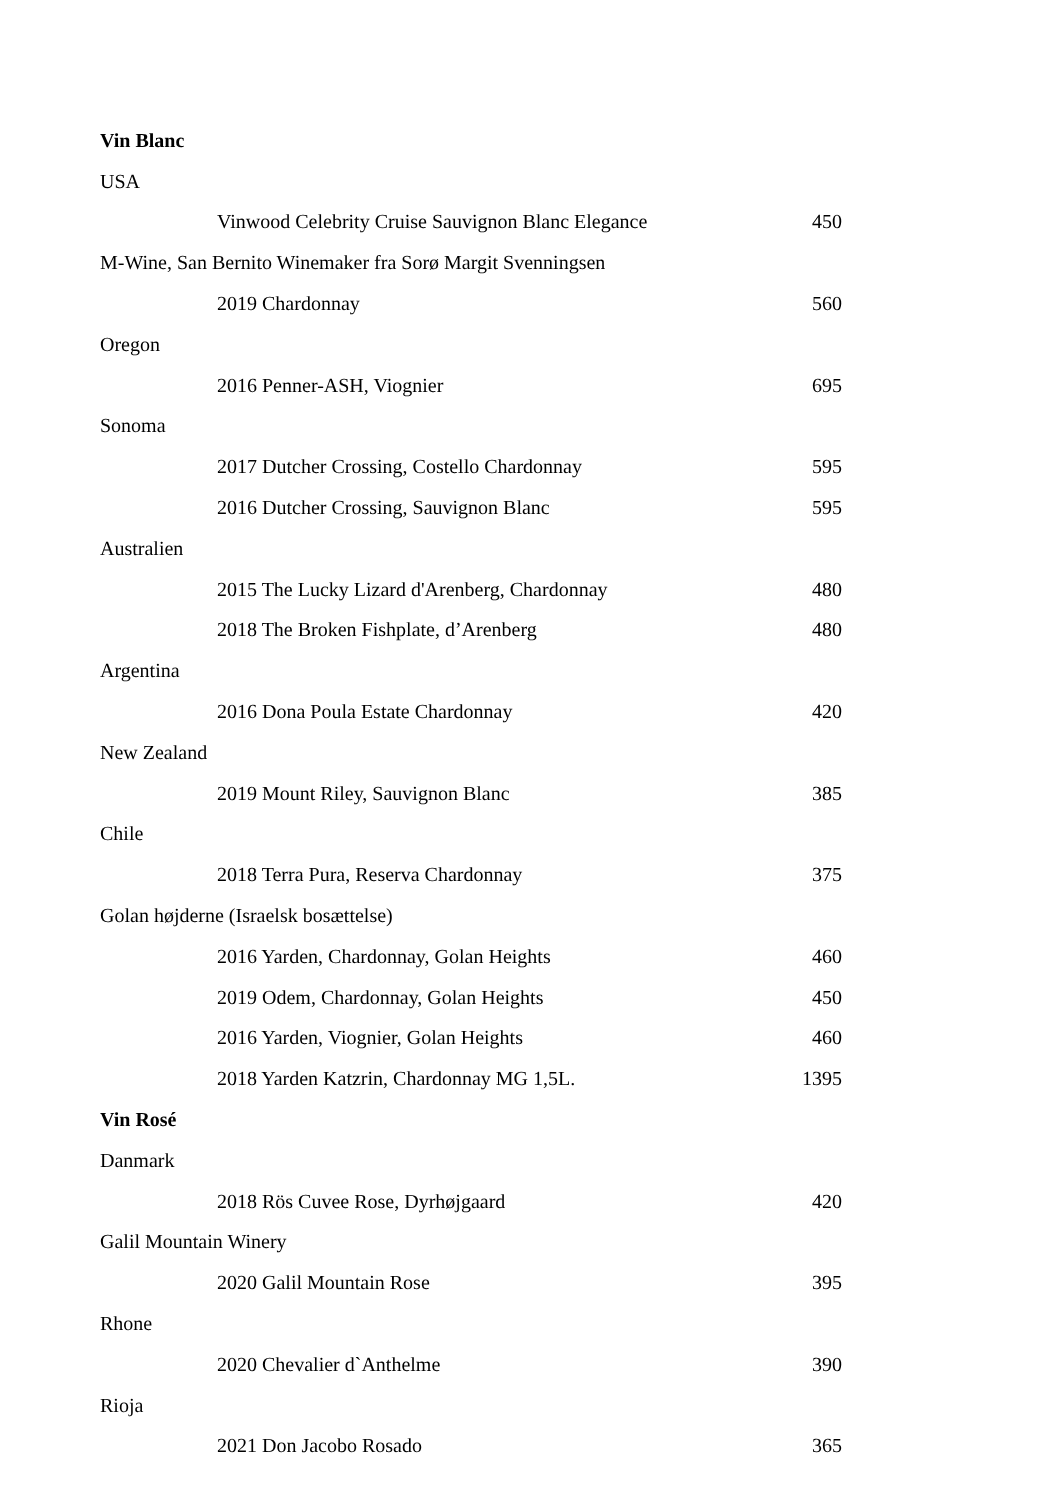| Vin Blanc | |
| USA | |
| Vinwood Celebrity Cruise Sauvignon Blanc Elegance | 450 |
| M-Wine, San Bernito Winemaker fra Sorø Margit Svenningsen | |
| 2019 Chardonnay | 560 |
| Oregon | |
| 2016 Penner-ASH, Viognier | 695 |
| Sonoma | |
| 2017 Dutcher Crossing, Costello Chardonnay | 595 |
| 2016 Dutcher Crossing, Sauvignon Blanc | 595 |
| Australien | |
| 2015 The Lucky Lizard d'Arenberg, Chardonnay | 480 |
| 2018 The Broken Fishplate, d’Arenberg | 480 |
| Argentina | |
| 2016 Dona Poula Estate Chardonnay | 420 |
| New Zealand | |
| 2019 Mount Riley, Sauvignon Blanc | 385 |
| Chile | |
| 2018 Terra Pura, Reserva Chardonnay | 375 |
| Golan højderne (Israelsk bosættelse) | |
| 2016 Yarden, Chardonnay, Golan Heights | 460 |
| 2019 Odem, Chardonnay, Golan Heights | 450 |
| 2016 Yarden, Viognier, Golan Heights | 460 |
| 2018 Yarden Katzrin, Chardonnay MG 1,5L. | 1395 |
| Vin Rosé | |
| Danmark | |
| 2018 Rös Cuvee Rose, Dyrhøjgaard | 420 |
| Galil Mountain Winery | |
| 2020 Galil Mountain Rose | 395 |
| Rhone | |
| 2020 Chevalier d`Anthelme | 390 |
| Rioja | |
| 2021 Don Jacobo Rosado | 365 |